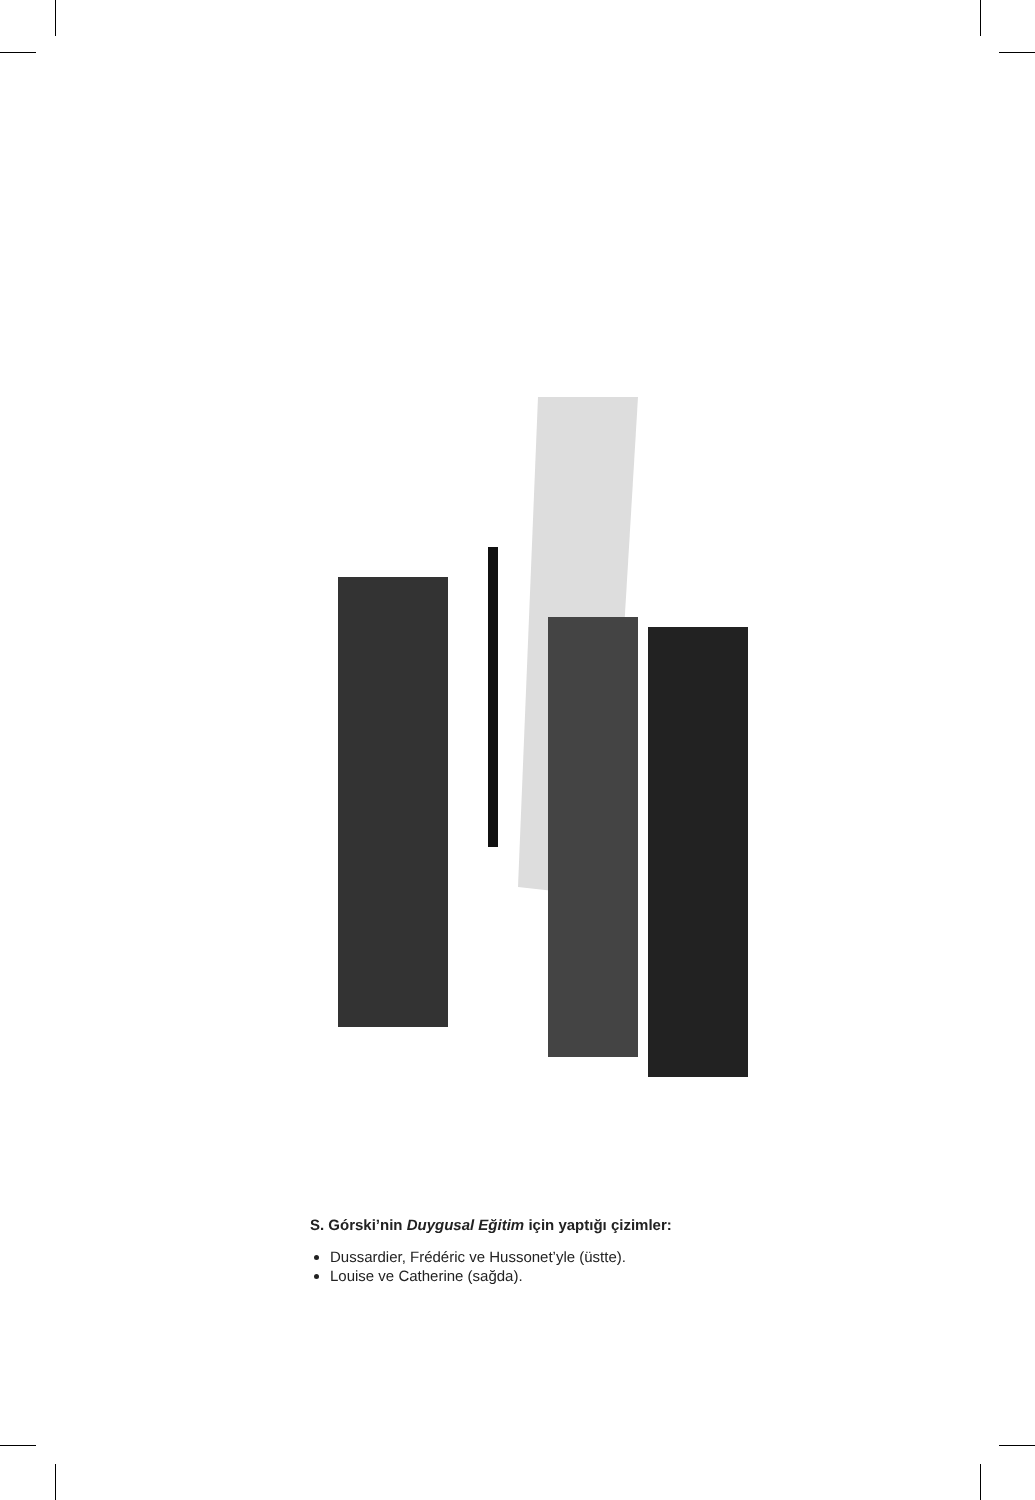S. Górski’nin Duygusal Eğitim için yaptığı çizimler:
Dussardier, Frédéric ve Hussonet’yle (üstte).
Louise ve Catherine (sağda).